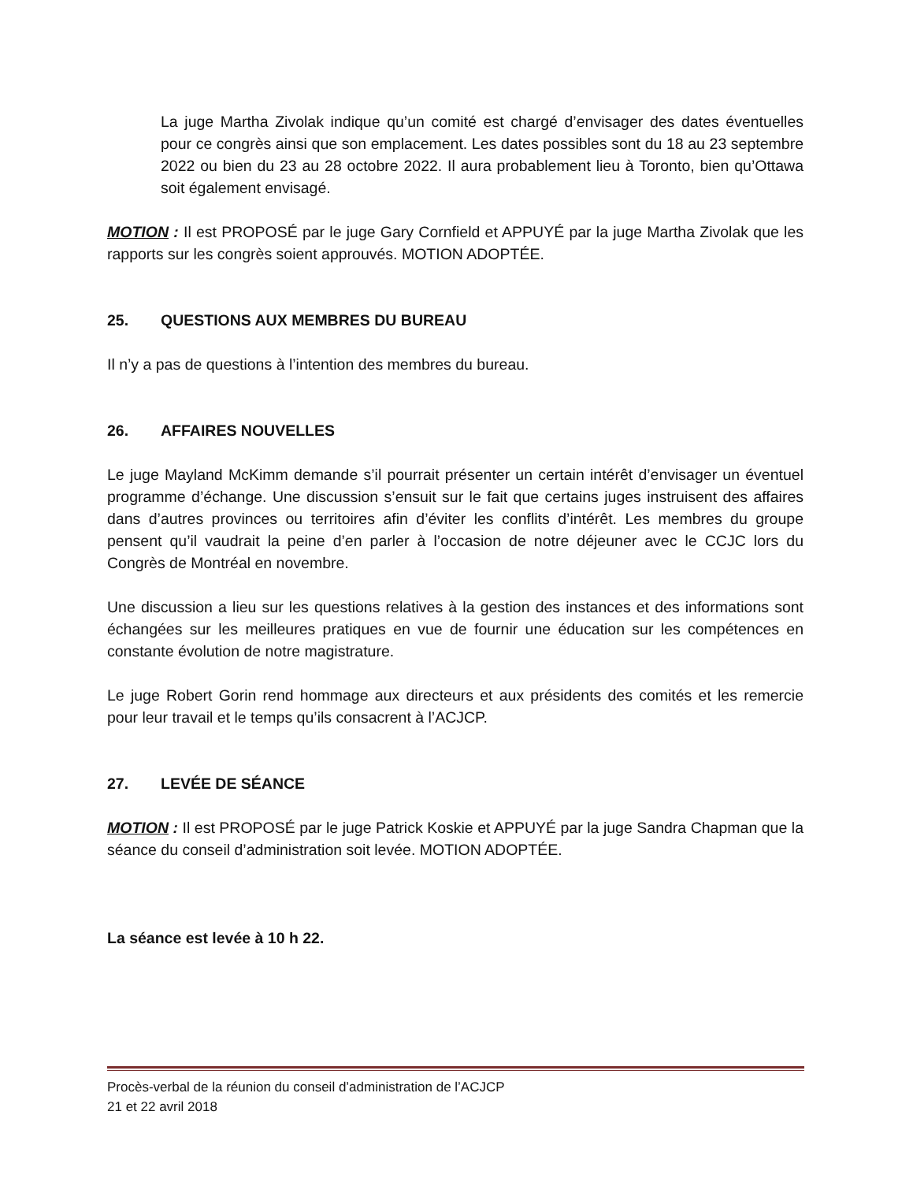La juge Martha Zivolak indique qu’un comité est chargé d’envisager des dates éventuelles pour ce congrès ainsi que son emplacement. Les dates possibles sont du 18 au 23 septembre 2022 ou bien du 23 au 28 octobre 2022. Il aura probablement lieu à Toronto, bien qu’Ottawa soit également envisagé.
MOTION : Il est PROPOSÉ par le juge Gary Cornfield et APPUYÉ par la juge Martha Zivolak que les rapports sur les congrès soient approuvés. MOTION ADOPTÉE.
25. QUESTIONS AUX MEMBRES DU BUREAU
Il n’y a pas de questions à l’intention des membres du bureau.
26. AFFAIRES NOUVELLES
Le juge Mayland McKimm demande s’il pourrait présenter un certain intérêt d’envisager un éventuel programme d’échange. Une discussion s’ensuit sur le fait que certains juges instruisent des affaires dans d’autres provinces ou territoires afin d’éviter les conflits d’intérêt. Les membres du groupe pensent qu’il vaudrait la peine d’en parler à l’occasion de notre déjeuner avec le CCJC lors du Congrès de Montréal en novembre.
Une discussion a lieu sur les questions relatives à la gestion des instances et des informations sont échangées sur les meilleures pratiques en vue de fournir une éducation sur les compétences en constante évolution de notre magistrature.
Le juge Robert Gorin rend hommage aux directeurs et aux présidents des comités et les remercie pour leur travail et le temps qu’ils consacrent à l’ACJCP.
27. LEVÉE DE SÉANCE
MOTION : Il est PROPOSÉ par le juge Patrick Koskie et APPUYÉ par la juge Sandra Chapman que la séance du conseil d’administration soit levée. MOTION ADOPTÉE.
La séance est levée à 10 h 22.
Procès-verbal de la réunion du conseil d’administration de l’ACJCP
21 et 22 avril 2018